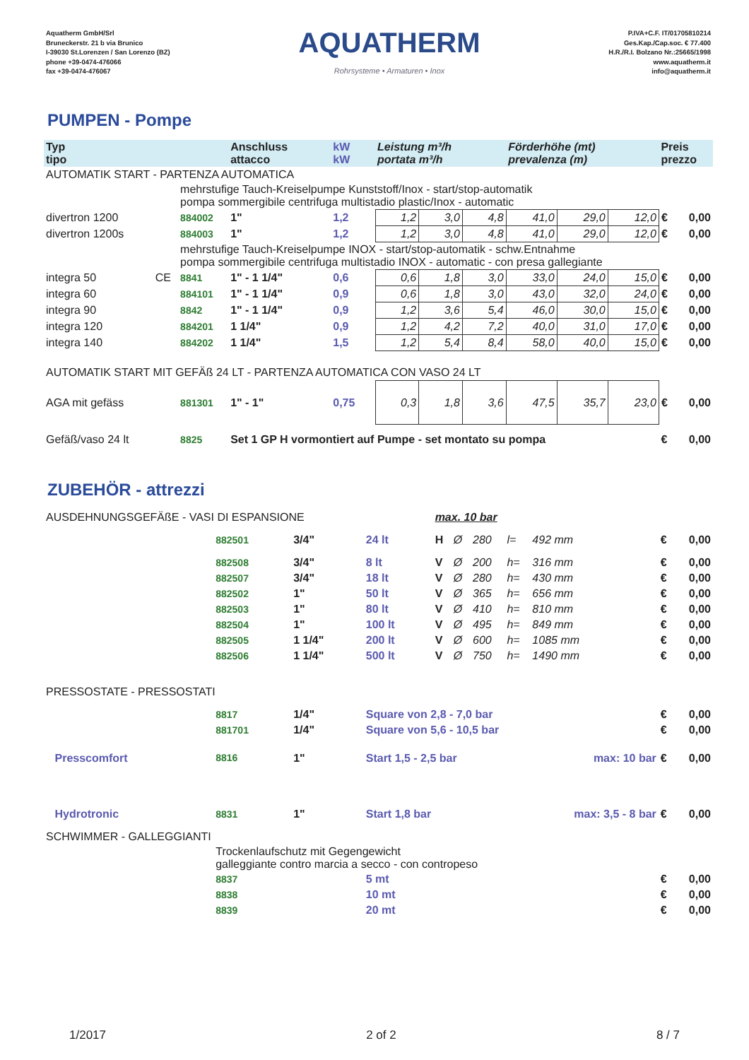Aquatherm GmbH/Srl
Bruneckerstr. 21 b via Brunico
I-39030 St.Lorenzen / San Lorenzo (BZ)
phone +39-0474-476066
fax +39-0474-476067
AQUATHERM
Rohrsysteme • Armaturen • Inox
P.IVA+C.F. IT/01705810214
Ges.Kap./Cap.soc. € 77.400
H.R./R.I. Bolzano Nr.:25665/1998
www.aquatherm.it
info@aquatherm.it
PUMPEN - Pompe
| Typ tipo | | | Anschluss attacco | kW kW | Leistung m³/h portata m³/h | | | Förderhöhe (mt) prevalenza (m) | | | Preis prezzo | |
| --- | --- | --- | --- | --- | --- | --- | --- | --- | --- | --- | --- | --- |
| AUTOMATIK START - PARTENZA AUTOMATICA | | | | | | | | | | | | |
| | | mehrstufige Tauch-Kreiselpumpe Kunststoff/Inox - start/stop-automatik pompa sommergibile centrifuga multistadio plastic/Inox - automatic | | | | | | | | | | |
| divertron 1200 | | 884002 | 1" | 1,2 | 1,2 | 3,0 | 4,8 | 41,0 | 29,0 | 12,0 | € | 0,00 |
| divertron 1200s | | 884003 | 1" | 1,2 | 1,2 | 3,0 | 4,8 | 41,0 | 29,0 | 12,0 | € | 0,00 |
| | | mehrstufige Tauch-Kreiselpumpe INOX - start/stop-automatik - schw.Entnahme pompa sommergibile centrifuga multistadio INOX - automatic - con presa gallegiante | | | | | | | | | | |
| integra 50 | CE | 8841 | 1" - 1 1/4" | 0,6 | 0,6 | 1,8 | 3,0 | 33,0 | 24,0 | 15,0 | € | 0,00 |
| integra 60 | | 884101 | 1" - 1 1/4" | 0,9 | 0,6 | 1,8 | 3,0 | 43,0 | 32,0 | 24,0 | € | 0,00 |
| integra 90 | | 8842 | 1" - 1 1/4" | 0,9 | 1,2 | 3,6 | 5,4 | 46,0 | 30,0 | 15,0 | € | 0,00 |
| integra 120 | | 884201 | 1 1/4" | 0,9 | 1,2 | 4,2 | 7,2 | 40,0 | 31,0 | 17,0 | € | 0,00 |
| integra 140 | | 884202 | 1 1/4" | 1,5 | 1,2 | 5,4 | 8,4 | 58,0 | 40,0 | 15,0 | € | 0,00 |
| AUTOMATIK START MIT GEFÄß 24 LT - PARTENZA AUTOMATICA CON VASO 24 LT | | | | | | | | | | | | |
| AGA mit gefäss | | 881301 | 1" - 1" | 0,75 | 0,3 | 1,8 | 3,6 | 47,5 | 35,7 | 23,0 | € | 0,00 |
| Gefäß/vaso 24 lt | | 8825 | Set 1 GP H vormontiert auf Pumpe - set montato su pompa | | | | | | | | € | 0,00 |
ZUBEHÖR - attrezzi
| AUSDEHNUNGSGEFÄßE - VASI DI ESPANSIONE | | | | | max. 10 bar | | | | | | | |
| | | 882501 | 3/4" | 24 lt | H | Ø | 280 | l= | 492 mm | | € | 0,00 |
| | | 882508 | 3/4" | 8 lt | V | Ø | 200 | h= | 316 mm | | € | 0,00 |
| | | 882507 | 3/4" | 18 lt | V | Ø | 280 | h= | 430 mm | | € | 0,00 |
| | | 882502 | 1" | 50 lt | V | Ø | 365 | h= | 656 mm | | € | 0,00 |
| | | 882503 | 1" | 80 lt | V | Ø | 410 | h= | 810 mm | | € | 0,00 |
| | | 882504 | 1" | 100 lt | V | Ø | 495 | h= | 849 mm | | € | 0,00 |
| | | 882505 | 1 1/4" | 200 lt | V | Ø | 600 | h= | 1085 mm | | € | 0,00 |
| | | 882506 | 1 1/4" | 500 lt | V | Ø | 750 | h= | 1490 mm | | € | 0,00 |
| PRESSOSTATE - PRESSOSTATI | | | | | | | | | | | | |
| | | 8817 | 1/4" | Square von 2,8 - 7,0 bar | | | | | | | € | 0,00 |
| | | 881701 | 1/4" | Square von 5,6 - 10,5 bar | | | | | | | € | 0,00 |
| | Presscomfort | 8816 | 1" | Start 1,5 - 2,5 bar | | | | | max: 10 bar | | € | 0,00 |
| | Hydrotronic | 8831 | 1" | Start 1,8 bar | | | | | max: 3,5 - 8 bar | | € | 0,00 |
| SCHWIMMER - GALLEGGIANTI | | | | | | | | | | | | |
| | | Trockenlaufschutz mit Gegengewicht galleggiante contro marcia a secco - con contropeso | | | | | | | | | | |
| | | 8837 | | 5 mt | | | | | | | € | 0,00 |
| | | 8838 | | 10 mt | | | | | | | € | 0,00 |
| | | 8839 | | 20 mt | | | | | | | € | 0,00 |
1/2017 2 of 2 8 / 7